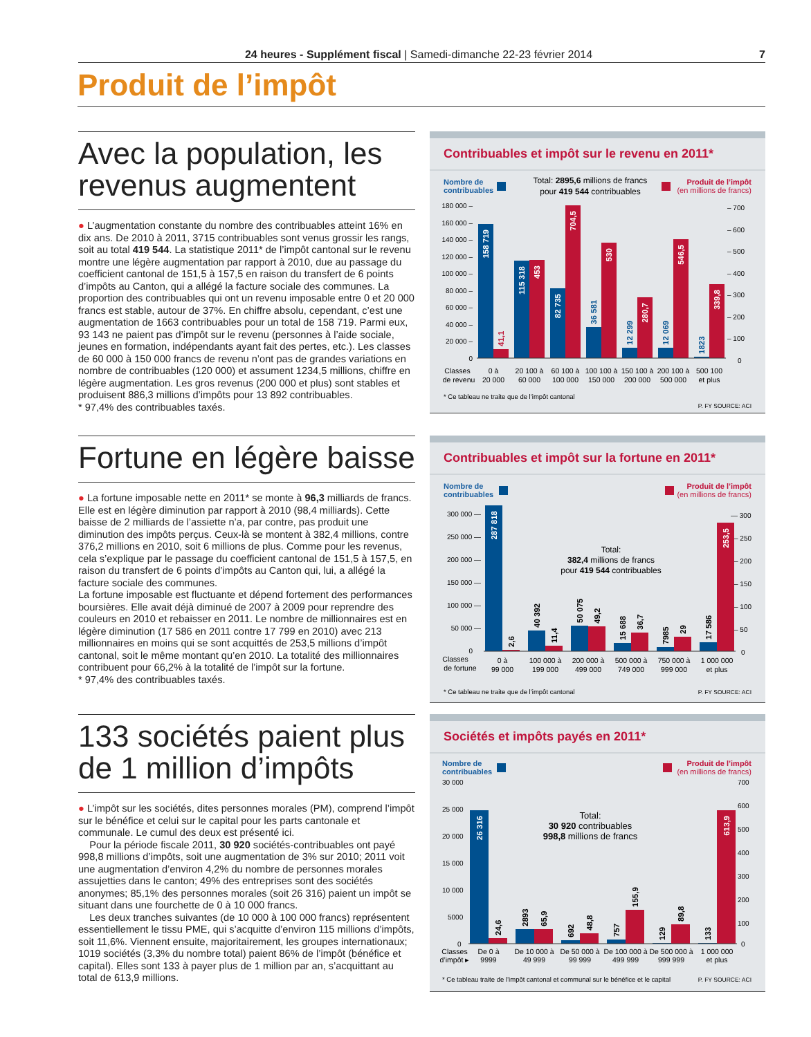24 heures - Supplément fiscal | Samedi-dimanche 22-23 février 2014 7
Produit de l’impôt
Avec la population, les revenus augmentent
● L’augmentation constante du nombre des contribuables atteint 16% en dix ans. De 2010 à 2011, 3715 contribuables sont venus grossir les rangs, soit au total 419 544. La statistique 2011* de l’impôt cantonal sur le revenu montre une légère augmentation par rapport à 2010, due au passage du coefficient cantonal de 151,5 à 157,5 en raison du transfert de 6 points d’impôts au Canton, qui a allégé la facture sociale des communes. La proportion des contribuables qui ont un revenu imposable entre 0 et 20 000 francs est stable, autour de 37%. En chiffre absolu, cependant, c’est une augmentation de 1663 contribuables pour un total de 158 719. Parmi eux, 93 143 ne paient pas d’impôt sur le revenu (personnes à l’aide sociale, jeunes en formation, indépendants ayant fait des pertes, etc.). Les classes de 60 000 à 150 000 francs de revenu n’ont pas de grandes variations en nombre de contribuables (120 000) et assument 1234,5 millions, chiffre en légère augmentation. Les gros revenus (200 000 et plus) sont stables et produisent 886,3 millions d’impôts pour 13 892 contribuables.
* 97,4% des contribuables taxés.
Contribuables et impôt sur le revenu en 2011*
Nombre de
contribuables
Total: 2895,6 millions de francs
pour 419 544 contribuables
Produit de l’impôt
(en millions de francs)
180 000 –
160 000 –
140 000 –
120 000 –
100 000 –
80 000 –
60 000 –
40 000 –
20 000 –
0
– 700
– 600
– 500
– 400
– 300
– 200
– 100
0
158 719
41,1
115 318
453
82 735
704,5
36 581
530
12 299
280,7
12 069
546,5
1823
339,8
Classes
de revenu
0 à
20 000
20 100 à
60 000
60 100 à
100 000
100 100 à
150 000
150 100 à
200 000
200 100 à
500 000
500 100
et plus
* Ce tableau ne traite que de l’impôt cantonal
P. FY SOURCE: ACI
Fortune en légère baisse
● La fortune imposable nette en 2011* se monte à 96,3 milliards de francs. Elle est en légère diminution par rapport à 2010 (98,4 milliards). Cette baisse de 2 milliards de l’assiette n’a, par contre, pas produit une diminution des impôts perçus. Ceux-là se montent à 382,4 millions, contre 376,2 millions en 2010, soit 6 millions de plus. Comme pour les revenus, cela s’explique par le passage du coefficient cantonal de 151,5 à 157,5, en raison du transfert de 6 points d’impôts au Canton qui, lui, a allégé la facture sociale des communes.
La fortune imposable est fluctuante et dépend fortement des performances boursières. Elle avait déjà diminué de 2007 à 2009 pour reprendre des couleurs en 2010 et rebaisser en 2011. Le nombre de millionnaires est en légère diminution (17 586 en 2011 contre 17 799 en 2010) avec 213 millionnaires en moins qui se sont acquittés de 253,5 millions d’impôt cantonal, soit le même montant qu’en 2010. La totalité des millionnaires contribuent pour 66,2% à la totalité de l’impôt sur la fortune.
* 97,4% des contribuables taxés.
Contribuables et impôt sur la fortune en 2011*
Nombre de
contribuables
Produit de l’impôt
(en millions de francs)
300 000 —
250 000 —
200 000 —
150 000 —
100 000 —
50 000 —
0
— 300
– 250
– 200
– 150
– 100
– 50
0
Total:
382,4 millions de francs
pour 419 544 contribuables
287 818
2,6
40 392
11,4
50 075
49,2
15 688
36,7
7985
29
17 586
253,5
Classes
de fortune
0 à
99 000
100 000 à
199 000
200 000 à
499 000
500 000 à
749 000
750 000 à
999 000
1 000 000
et plus
* Ce tableau ne traite que de l’impôt cantonal
P. FY SOURCE: ACI
133 sociétés paient plus de 1 million d’impôts
● L’impôt sur les sociétés, dites personnes morales (PM), comprend l’impôt sur le bénéfice et celui sur le capital pour les parts cantonale et communale. Le cumul des deux est présenté ici.
Pour la période fiscale 2011, 30 920 sociétés-contribuables ont payé 998,8 millions d’impôts, soit une augmentation de 3% sur 2010; 2011 voit une augmentation d’environ 4,2% du nombre de personnes morales assujetties dans le canton; 49% des entreprises sont des sociétés anonymes; 85,1% des personnes morales (soit 26 316) paient un impôt se situant dans une fourchette de 0 à 10 000 francs.
Les deux tranches suivantes (de 10 000 à 100 000 francs) représentent essentiellement le tissu PME, qui s’acquitte d’environ 115 millions d’impôts, soit 11,6%. Viennent ensuite, majoritairement, les groupes internationaux; 1019 sociétés (3,3% du nombre total) paient 86% de l’impôt (bénéfice et capital). Elles sont 133 à payer plus de 1 million par an, s’acquittant au total de 613,9 millions.
Sociétés et impôts payés en 2011*
Nombre de
contribuables
Produit de l’impôt
(en millions de francs)
30 000
25 000
20 000
15 000
10 000
5000
0
700
600
500
400
300
200
100
0
Total:
30 920 contribuables
998,8 millions de francs
26 316
24,6
2893
65,9
692
48,8
757
155,9
129
89,8
133
613,9
Classes
d’impôt ▸
De 0 à
9999
De 10 000 à
49 999
De 50 000 à
99 999
De 100 000 à
499 999
De 500 000 à
999 999
1 000 000
et plus
* Ce tableau traite de l’impôt cantonal et communal sur le bénéfice et le capital
P. FY SOURCE: ACI